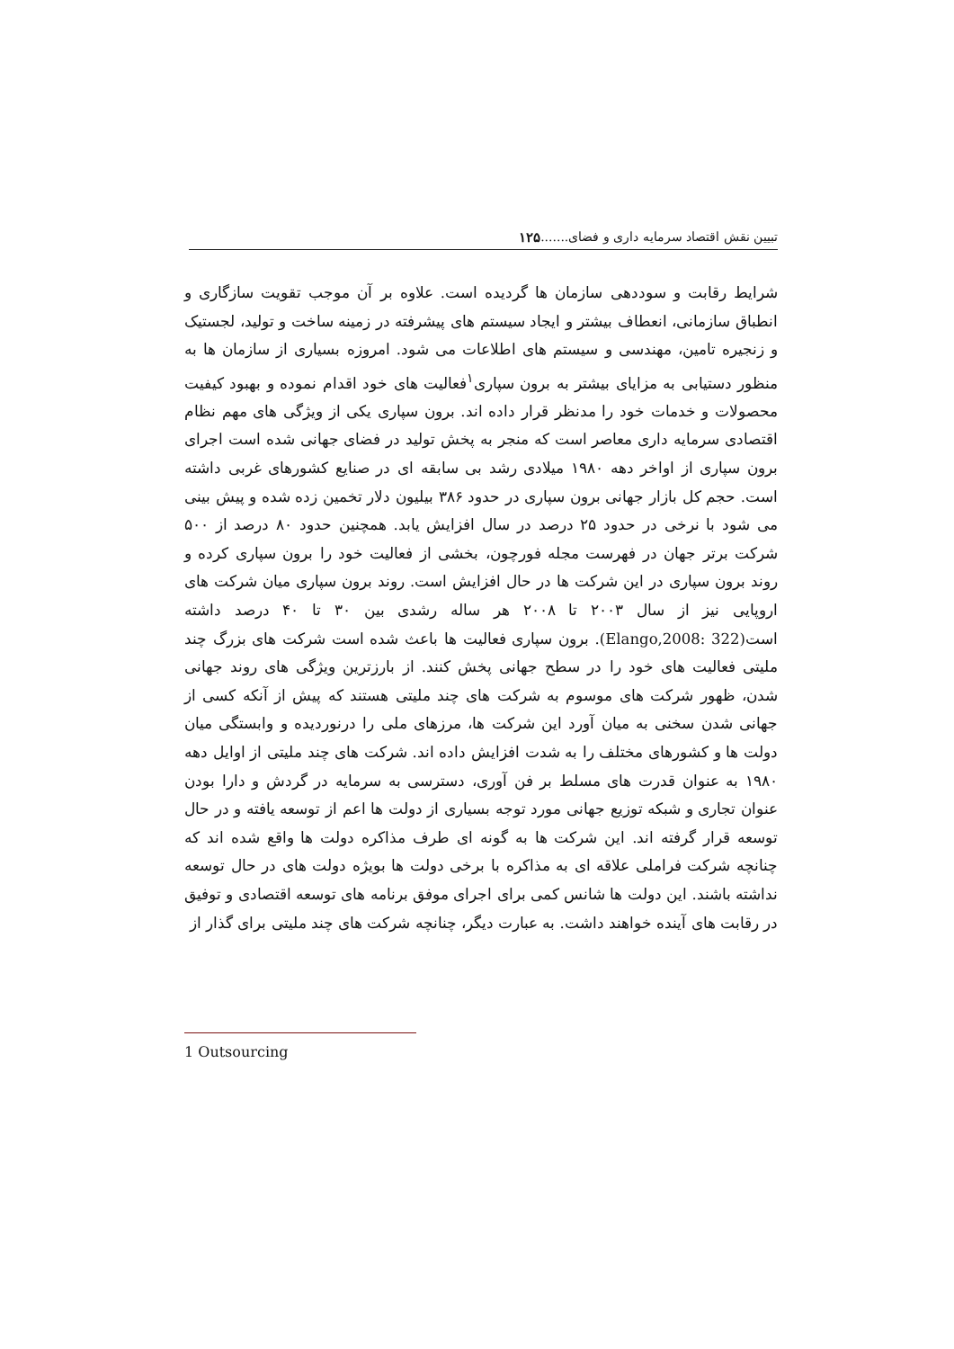تبیین نقش اقتصاد سرمایه داری و فضای....... ۱۲۵
شرایط رقابت و سوددهی سازمان ها گردیده است. علاوه بر آن موجب تقویت سازگاری و انطباق سازمانی، انعطاف بیشتر و ایجاد سیستم های پیشرفته در زمینه ساخت و تولید، لجستیک و زنجیره تامین، مهندسی و سیستم های اطلاعات می شود. امروزه بسیاری از سازمان ها به منظور دستیابی به مزایای بیشتر به برون سپاری<sup>۱</sup>فعالیت های خود اقدام نموده و بهبود کیفیت محصولات و خدمات خود را مدنظر قرار داده اند. برون سپاری یکی از ویژگی های مهم نظام اقتصادی سرمایه داری معاصر است که منجر به پخش تولید در فضای جهانی شده است اجرای برون سپاری از اواخر دهه ۱۹۸۰ میلادی رشد بی سابقه ای در صنایع کشورهای غربی داشته است. حجم کل بازار جهانی برون سپاری در حدود ۳۸۶ بیلیون دلار تخمین زده شده و پیش بینی می شود با نرخی در حدود ۲۵ درصد در سال افزایش یابد. همچنین حدود ۸۰ درصد از ۵۰۰ شرکت برتر جهان در فهرست مجله فورچون، بخشی از فعالیت خود را برون سپاری کرده و روند برون سپاری در این شرکت ها در حال افزایش است. روند برون سپاری میان شرکت های اروپایی نیز از سال ۲۰۰۳ تا ۲۰۰۸ هر ساله رشدی بین ۳۰ تا ۴۰ درصد داشته است(Elango,2008: 322). برون سپاری فعالیت ها باعث شده است شرکت های بزرگ چند ملیتی فعالیت های خود را در سطح جهانی پخش کنند. از بارزترین ویژگی های روند جهانی شدن، ظهور شرکت های موسوم به شرکت های چند ملیتی هستند که پیش از آنکه کسی از جهانی شدن سخنی به میان آورد این شرکت ها، مرزهای ملی را درنوردیده و وابستگی میان دولت ها و کشورهای مختلف را به شدت افزایش داده اند. شرکت های چند ملیتی از اوایل دهه ۱۹۸۰ به عنوان قدرت های مسلط بر فن آوری، دسترسی به سرمایه در گردش و دارا بودن عنوان تجاری و شبکه توزیع جهانی مورد توجه بسیاری از دولت ها اعم از توسعه یافته و در حال توسعه قرار گرفته اند. این شرکت ها به گونه ای طرف مذاکره دولت ها واقع شده اند که چنانچه شرکت فراملی علاقه ای به مذاکره با برخی دولت ها بویژه دولت های در حال توسعه نداشته باشند. این دولت ها شانس کمی برای اجرای موفق برنامه های توسعه اقتصادی و توفیق در رقابت های آینده خواهند داشت. به عبارت دیگر، چنانچه شرکت های چند ملیتی برای گذار از
1 Outsourcing